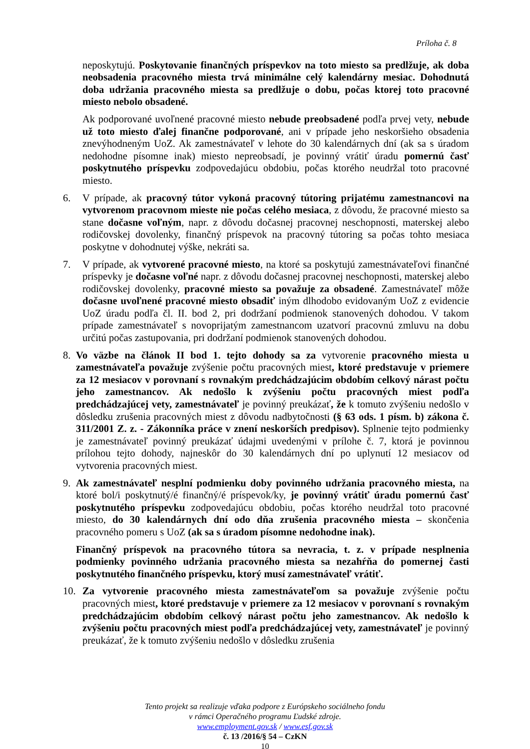Príloha č. 8
neposkytujú. Poskytovanie finančných príspevkov na toto miesto sa predlžuje, ak doba neobsadenia pracovného miesta trvá minimálne celý kalendárny mesiac. Dohodnutá doba udržania pracovného miesta sa predlžuje o dobu, počas ktorej toto pracovné miesto nebolo obsadené.
Ak podporované uvoľnené pracovné miesto nebude preobsadené podľa prvej vety, nebude už toto miesto ďalej finančne podporované, ani v prípade jeho neskoršieho obsadenia znevýhodneným UoZ. Ak zamestnávateľ v lehote do 30 kalendárnych dní (ak sa s úradom nedohodne písomne inak) miesto nepreobsadí, je povinný vrátiť úradu pomernú časť poskytnutého príspevku zodpovedajúcu obdobiu, počas ktorého neudržal toto pracovné miesto.
6. V prípade, ak pracovný tútor vykoná pracovný tútoring prijatému zamestnancovi na vytvorenom pracovnom mieste nie počas celého mesiaca, z dôvodu, že pracovné miesto sa stane dočasne voľným, napr. z dôvodu dočasnej pracovnej neschopnosti, materskej alebo rodičovskej dovolenky, finančný príspevok na pracovný tútoring sa počas tohto mesiaca poskytne v dohodnutej výške, nekráti sa.
7. V prípade, ak vytvorené pracovné miesto, na ktoré sa poskytujú zamestnávateľovi finančné príspevky je dočasne voľné napr. z dôvodu dočasnej pracovnej neschopnosti, materskej alebo rodičovskej dovolenky, pracovné miesto sa považuje za obsadené. Zamestnávateľ môže dočasne uvoľnené pracovné miesto obsadiť iným dlhodobo evidovaným UoZ z evidencie UoZ úradu podľa čl. II. bod 2, pri dodržaní podmienok stanovených dohodou. V takom prípade zamestnávateľ s novoprijatým zamestnancom uzatvorí pracovnú zmluvu na dobu určitú počas zastupovania, pri dodržaní podmienok stanovených dohodou.
8. Vo väzbe na článok II bod 1. tejto dohody sa za vytvorenie pracovného miesta u zamestnávateľa považuje zvýšenie počtu pracovných miest, ktoré predstavuje v priemere za 12 mesiacov v porovnaní s rovnakým predchádzajúcim obdobím celkový nárast počtu jeho zamestnancov. Ak nedošlo k zvýšeniu počtu pracovných miest podľa predchádzajúcej vety, zamestnávateľ je povinný preukázať, že k tomuto zvýšeniu nedošlo v dôsledku zrušenia pracovných miest z dôvodu nadbytočnosti (§ 63 ods. 1 písm. b) zákona č. 311/2001 Z. z. - Zákonníka práce v znení neskorších predpisov). Splnenie tejto podmienky je zamestnávateľ povinný preukázať údajmi uvedenými v prílohe č. 7, ktorá je povinnou prílohou tejto dohody, najneskôr do 30 kalendárnych dní po uplynutí 12 mesiacov od vytvorenia pracovných miest.
9. Ak zamestnávateľ nesplní podmienku doby povinného udržania pracovného miesta, na ktoré bol/i poskytnutý/é finančný/é príspevok/ky, je povinný vrátiť úradu pomernú časť poskytnutého príspevku zodpovedajúcu obdobiu, počas ktorého neudržal toto pracovné miesto, do 30 kalendárnych dní odo dňa zrušenia pracovného miesta – skončenia pracovného pomeru s UoZ (ak sa s úradom písomne nedohodne inak).
Finančný príspevok na pracovného tútora sa nevracia, t. z. v prípade nesplnenia podmienky povinného udržania pracovného miesta sa nezahŕňa do pomernej časti poskytnutého finančného príspevku, ktorý musí zamestnávateľ vrátiť.
10. Za vytvorenie pracovného miesta zamestnávateľom sa považuje zvýšenie počtu pracovných miest, ktoré predstavuje v priemere za 12 mesiacov v porovnaní s rovnakým predchádzajúcim obdobím celkový nárast počtu jeho zamestnancov. Ak nedošlo k zvýšeniu počtu pracovných miest podľa predchádzajúcej vety, zamestnávateľ je povinný preukázať, že k tomuto zvýšeniu nedošlo v dôsledku zrušenia
Tento projekt sa realizuje vďaka podpore z Európskeho sociálneho fondu
v rámci Operačného programu Ľudské zdroje.
www.employment.gov.sk / www.esf.gov.sk
č. 13 /2016/§ 54 – CzKN
10